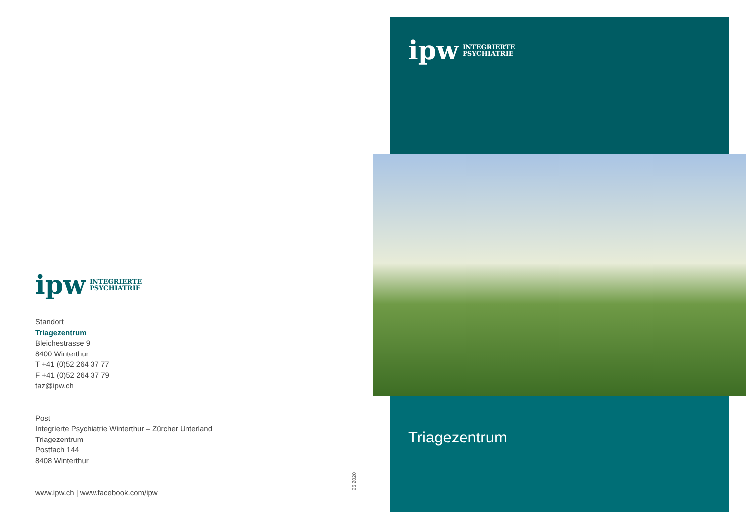ipw INTEGRIERTE
PSYCHIATRIE
Standort
Triagezentrum
Bleichestrasse 9
8400 Winterthur
T +41 (0)52 264 37 77
F +41 (0)52 264 37 79
taz@ipw.ch
Post
Integrierte Psychiatrie Winterthur – Zürcher Unterland
Triagezentrum
Postfach 144
8408 Winterthur
www.ipw.ch | www.facebook.com/ipw
06.2020
ipw INTEGRIERTE
PSYCHIATRIE
Triagezentrum